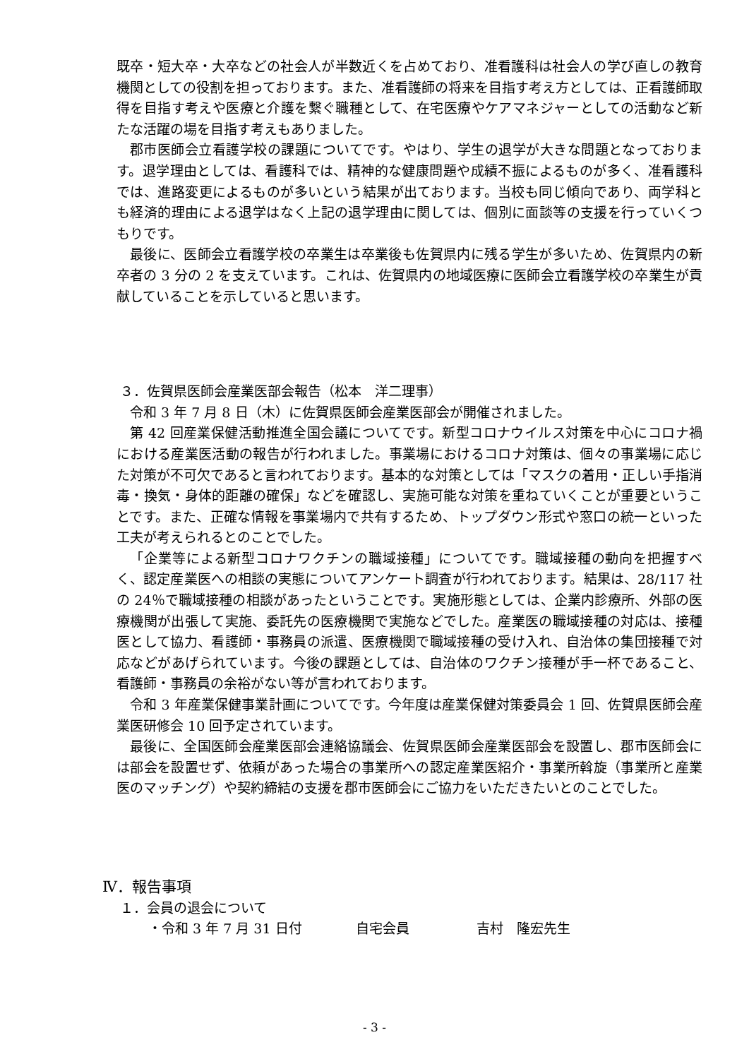既卒・短大卒・大卒などの社会人が半数近くを占めており、准看護科は社会人の学び直しの教育機関としての役割を担っております。また、准看護師の将来を目指す考え方としては、正看護師取得を目指す考えや医療と介護を繋ぐ職種として、在宅医療やケアマネジャーとしての活動など新たな活躍の場を目指す考えもありました。
郡市医師会立看護学校の課題についてです。やはり、学生の退学が大きな問題となっております。退学理由としては、看護科では、精神的な健康問題や成績不振によるものが多く、准看護科では、進路変更によるものが多いという結果が出ております。当校も同じ傾向であり、両学科とも経済的理由による退学はなく上記の退学理由に関しては、個別に面談等の支援を行っていくつもりです。
最後に、医師会立看護学校の卒業生は卒業後も佐賀県内に残る学生が多いため、佐賀県内の新卒者の 3 分の 2 を支えています。これは、佐賀県内の地域医療に医師会立看護学校の卒業生が貢献していることを示していると思います。
３．佐賀県医師会産業医部会報告（松本　洋二理事）
令和 3 年 7 月 8 日（木）に佐賀県医師会産業医部会が開催されました。
第 42 回産業保健活動推進全国会議についてです。新型コロナウイルス対策を中心にコロナ禍における産業医活動の報告が行われました。事業場におけるコロナ対策は、個々の事業場に応じた対策が不可欠であると言われております。基本的な対策としては「マスクの着用・正しい手指消毒・換気・身体的距離の確保」などを確認し、実施可能な対策を重ねていくことが重要ということです。また、正確な情報を事業場内で共有するため、トップダウン形式や窓口の統一といった工夫が考えられるとのことでした。
「企業等による新型コロナワクチンの職域接種」についてです。職域接種の動向を把握すべく、認定産業医への相談の実態についてアンケート調査が行われております。結果は、28/117 社の 24％で職域接種の相談があったということです。実施形態としては、企業内診療所、外部の医療機関が出張して実施、委託先の医療機関で実施などでした。産業医の職域接種の対応は、接種医として協力、看護師・事務員の派遣、医療機関で職域接種の受け入れ、自治体の集団接種で対応などがあげられています。今後の課題としては、自治体のワクチン接種が手一杯であること、看護師・事務員の余裕がない等が言われております。
令和 3 年産業保健事業計画についてです。今年度は産業保健対策委員会 1 回、佐賀県医師会産業医研修会 10 回予定されています。
最後に、全国医師会産業医部会連絡協議会、佐賀県医師会産業医部会を設置し、郡市医師会には部会を設置せず、依頼があった場合の事業所への認定産業医紹介・事業所斡旋（事業所と産業医のマッチング）や契約締結の支援を郡市医師会にご協力をいただきたいとのことでした。
Ⅳ．報告事項
１．会員の退会について
・令和 3 年 7 月 31 日付　　　　自宅会員　　　　　吉村　隆宏先生
- 3 -